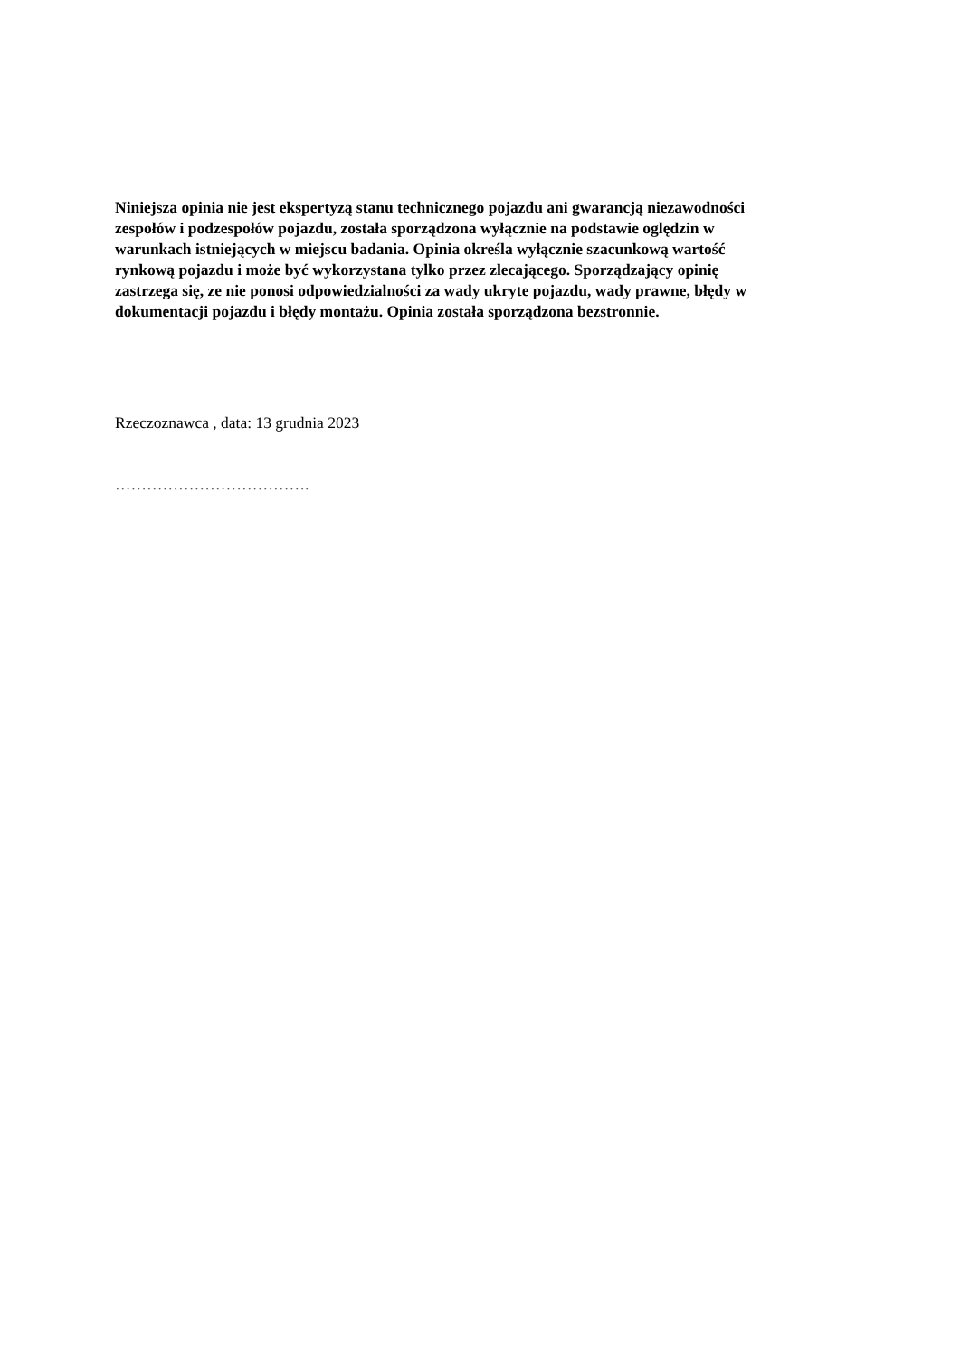Niniejsza opinia nie jest ekspertyzą stanu technicznego pojazdu ani gwarancją niezawodności
zespołów i podzespołów pojazdu, została sporządzona wyłącznie na podstawie oględzin w
warunkach istniejących w miejscu badania. Opinia określa wyłącznie szacunkową wartość
rynkową pojazdu i może być wykorzystana tylko przez zlecającego. Sporządzający opinię
zastrzega się, ze nie ponosi odpowiedzialności za wady ukryte pojazdu, wady prawne, błędy w
dokumentacji pojazdu i błędy montażu. Opinia została sporządzona bezstronnie.
Rzeczoznawca , data: 13 grudnia 2023
……………………………….